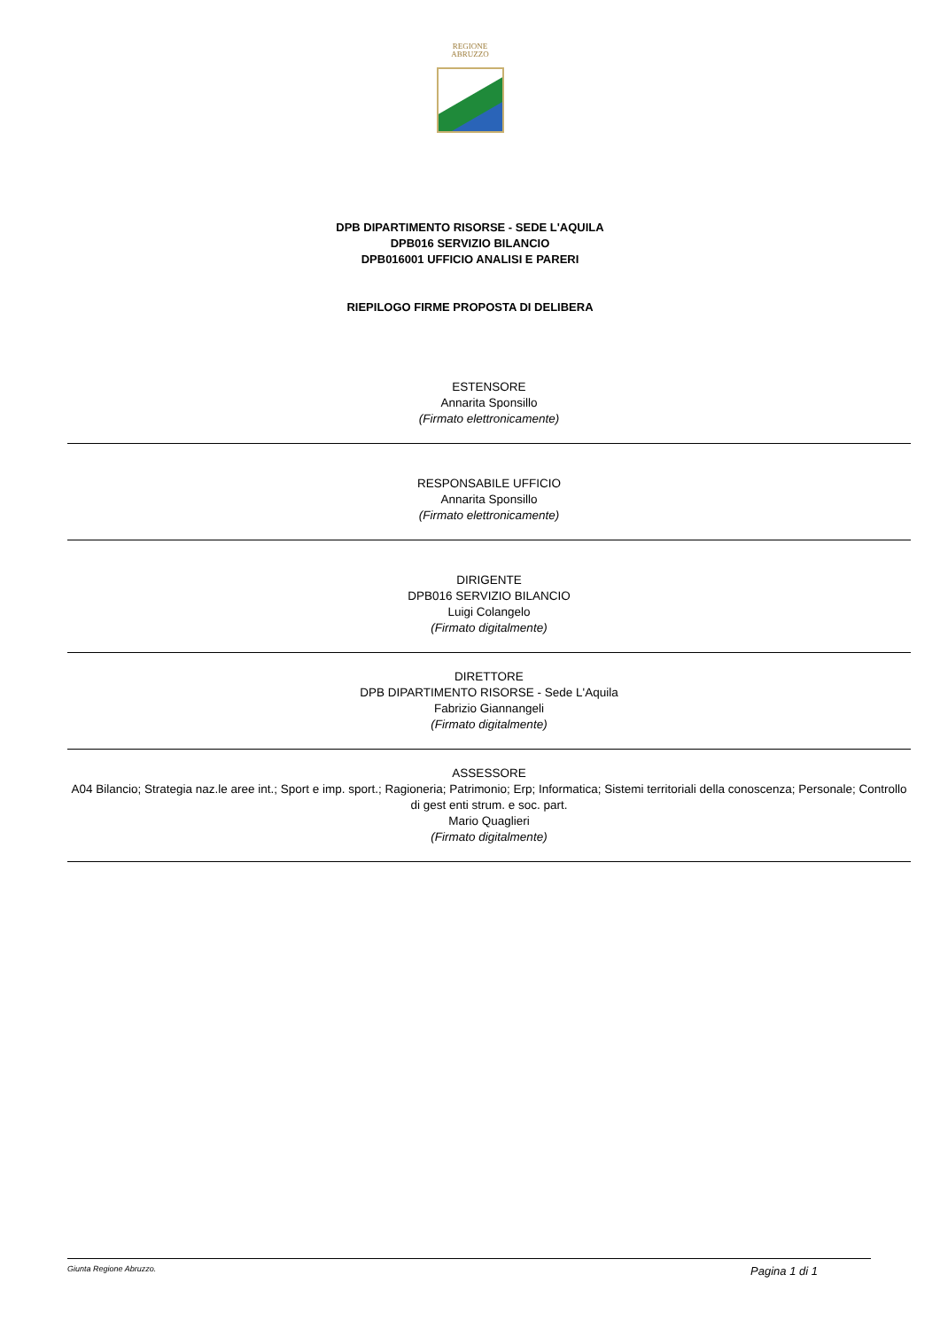REGIONE
ABRUZZO
DPB DIPARTIMENTO RISORSE - SEDE L'AQUILA
DPB016 SERVIZIO BILANCIO
DPB016001 UFFICIO ANALISI E PARERI
RIEPILOGO FIRME PROPOSTA DI DELIBERA
ESTENSORE
Annarita Sponsillo
(Firmato elettronicamente)
RESPONSABILE UFFICIO
Annarita Sponsillo
(Firmato elettronicamente)
DIRIGENTE
DPB016 SERVIZIO BILANCIO
Luigi Colangelo
(Firmato digitalmente)
DIRETTORE
DPB DIPARTIMENTO RISORSE - Sede L'Aquila
Fabrizio Giannangeli
(Firmato digitalmente)
ASSESSORE
A04 Bilancio; Strategia naz.le aree int.; Sport e imp. sport.; Ragioneria; Patrimonio; Erp; Informatica; Sistemi territoriali della conoscenza; Personale; Controllo di gest enti strum. e soc. part.
Mario Quaglieri
(Firmato digitalmente)
Giunta Regione Abruzzo. Pagina 1 di 1